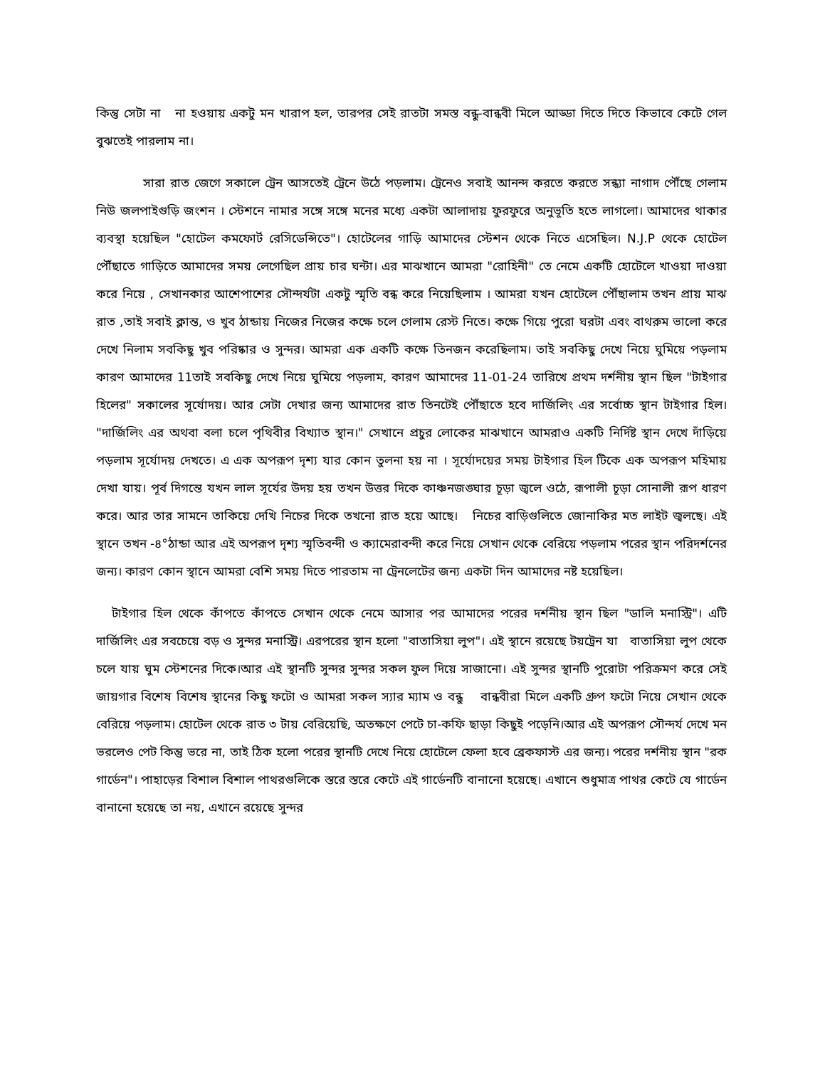কিন্তু সেটা না না হওয়ায় একটু মন খারাপ হল, তারপর সেই রাতটা সমস্ত বন্ধু-বান্ধবী মিলে আড্ডা দিতে দিতে কিভাবে কেটে গেল বুঝতেই পারলাম না।
সারা রাত জেগে সকালে ট্রেন আসতেই ট্রেনে উঠে পড়লাম। ট্রেনেও সবাই আনন্দ করতে করতে সন্ধ্যা নাগাদ পৌঁছে গেলাম নিউ জলপাইগুড়ি জংশন । স্টেশনে নামার সঙ্গে সঙ্গে মনের মধ্যে একটা আলাদায় ফুরফুরে অনুভূতি হতে লাগলো। আমাদের থাকার ব্যবস্থা হয়েছিল "হোটেল কমফোর্ট রেসিডেন্সিতে"। হোটেলের গাড়ি আমাদের স্টেশন থেকে নিতে এসেছিল। N.J.P থেকে হোটেল পৌঁছাতে গাড়িতে আমাদের সময় লেগেছিল প্রায় চার ঘন্টা। এর মাঝখানে আমরা "রোহিনী" তে নেমে একটি হোটেলে খাওয়া দাওয়া করে নিয়ে , সেখানকার আশেপাশের সৌন্দর্যটা একটু স্মৃতি বন্ধ করে নিয়েছিলাম । আমরা যখন হোটেলে পৌঁছালাম তখন প্রায় মাঝ রাত ,তাই সবাই ক্লান্ত, ও খুব ঠান্ডায় নিজের নিজের কক্ষে চলে গেলাম রেস্ট নিতে। কক্ষে গিয়ে পুরো ঘরটা এবং বাথরুম ভালো করে দেখে নিলাম সবকিছু খুব পরিষ্কার ও সুন্দর। আমরা এক একটি কক্ষে তিনজন করেছিলাম। তাই সবকিছু দেখে নিয়ে ঘুমিয়ে পড়লাম কারণ আমাদের 11তাই সবকিছু দেখে নিয়ে ঘুমিয়ে পড়লাম, কারণ আমাদের 11-01-24 তারিখে প্রথম দর্শনীয় স্থান ছিল "টাইগার হিলের" সকালের সূর্যোদয়। আর সেটা দেখার জন্য আমাদের রাত তিনটেই পৌঁছাতে হবে দার্জিলিং এর সর্বোচ্চ স্থান টাইগার হিল। "দার্জিলিং এর অথবা বলা চলে পৃথিবীর বিখ্যাত স্থান।" সেখানে প্রচুর লোকের মাঝখানে আমরাও একটি নির্দিষ্ট স্থান দেখে দাঁড়িয়ে পড়লাম সূর্যোদয় দেখতে। এ এক অপরূপ দৃশ্য যার কোন তুলনা হয় না । সূর্যোদয়ের সময় টাইগার হিল টিকে এক অপরূপ মহিমায় দেখা যায়। পূর্ব দিগন্তে যখন লাল সূর্যের উদয় হয় তখন উত্তর দিকে কাঞ্চনজঙ্ঘার চূড়া জ্বলে ওঠে, রূপালী চূড়া সোনালী রূপ ধারণ করে। আর তার সামনে তাকিয়ে দেখি নিচের দিকে তখনো রাত হয়ে আছে। নিচের বাড়িগুলিতে জোনাকির মত লাইট জ্বলছে। এই স্থানে তখন -৪°ঠান্ডা আর এই অপরূপ দৃশ্য স্মৃতিবন্দী ও ক্যামেরাবন্দী করে নিয়ে সেখান থেকে বেরিয়ে পড়লাম পরের স্থান পরিদর্শনের জন্য। কারণ কোন স্থানে আমরা বেশি সময় দিতে পারতাম না ট্রেনলেটের জন্য একটা দিন আমাদের নষ্ট হয়েছিল।
টাইগার হিল থেকে কাঁপতে কাঁপতে সেখান থেকে নেমে আসার পর আমাদের পরের দর্শনীয় স্থান ছিল "ডালি মনাস্ট্রি"। এটি দার্জিলিং এর সবচেয়ে বড় ও সুন্দর মনাস্ট্রি। এরপরের স্থান হলো "বাতাসিয়া লুপ"। এই স্থানে রয়েছে টয়ট্রেন যা বাতাসিয়া লুপ থেকে চলে যায় ঘুম স্টেশনের দিকে।আর এই স্থানটি সুন্দর সুন্দর সকল ফুল দিয়ে সাজানো। এই সুন্দর স্থানটি পুরোটা পরিক্রমণ করে সেই জায়গার বিশেষ বিশেষ স্থানের কিছু ফটো ও আমরা সকল স্যার ম্যাম ও বন্ধু বান্ধবীরা মিলে একটি গ্রুপ ফটো নিয়ে সেখান থেকে বেরিয়ে পড়লাম। হোটেল থেকে রাত ৩ টায় বেরিয়েছি, অতক্ষণে পেটে চা-কফি ছাড়া কিছুই পড়েনি।আর এই অপরূপ সৌন্দর্য দেখে মন ভরলেও পেট কিন্তু ভরে না, তাই ঠিক হলো পরের স্থানটি দেখে নিয়ে হোটেলে ফেলা হবে ব্রেকফাস্ট এর জন্য। পরের দর্শনীয় স্থান "রক গার্ডেন"। পাহাড়ের বিশাল বিশাল পাথরগুলিকে স্তরে স্তরে কেটে এই গার্ডেনটি বানানো হয়েছে। এখানে শুধুমাত্র পাথর কেটে যে গার্ডেন বানানো হয়েছে তা নয়, এখানে রয়েছে সুন্দর